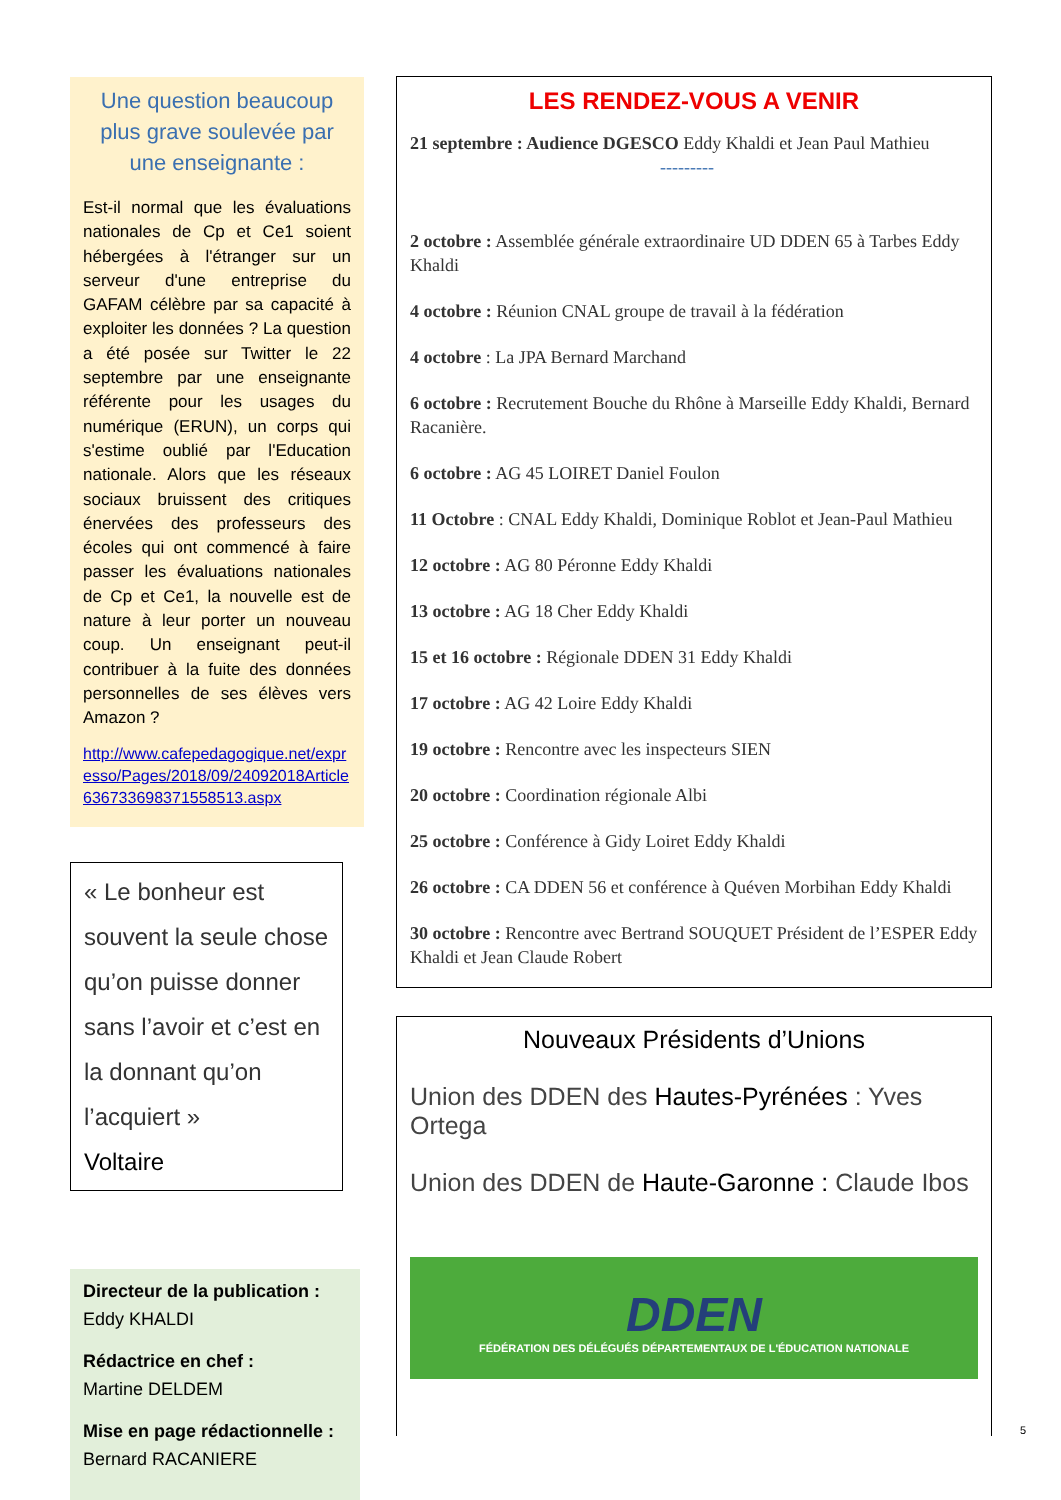Une question beaucoup plus grave soulevée par une enseignante :
Est-il normal que les évaluations nationales de Cp et Ce1 soient hébergées à l'étranger sur un serveur d'une entreprise du GAFAM célèbre par sa capacité à exploiter les données ? La question a été posée sur Twitter le 22 septembre par une enseignante référente pour les usages du numérique (ERUN), un corps qui s'estime oublié par l'Education nationale. Alors que les réseaux sociaux bruissent des critiques énervées des professeurs des écoles qui ont commencé à faire passer les évaluations nationales de Cp et Ce1, la nouvelle est de nature à leur porter un nouveau coup. Un enseignant peut-il contribuer à la fuite des données personnelles de ses élèves vers Amazon ?
http://www.cafepedagogique.net/expresso/Pages/2018/09/24092018Article636733698371558513.aspx
« Le bonheur est souvent la seule chose qu’on puisse donner sans l’avoir et c’est en la donnant qu’on l’acquiert »
Voltaire
Directeur de la publication :
Eddy KHALDI
Rédactrice en chef :
Martine DELDEM
Mise en page rédactionnelle :
Bernard RACANIERE
LES RENDEZ-VOUS A VENIR
21 septembre : Audience DGESCO Eddy Khaldi et Jean Paul Mathieu
---------
2 octobre : Assemblée générale extraordinaire UD DDEN 65 à Tarbes Eddy Khaldi
4 octobre : Réunion CNAL groupe de travail à la fédération
4 octobre : La JPA Bernard Marchand
6 octobre : Recrutement Bouche du Rhône à Marseille Eddy Khaldi, Bernard Racanière.
6 octobre : AG 45 LOIRET Daniel Foulon
11 Octobre : CNAL Eddy Khaldi, Dominique Roblot et Jean-Paul Mathieu
12 octobre : AG 80 Péronne Eddy Khaldi
13 octobre : AG 18 Cher Eddy Khaldi
15 et 16 octobre : Régionale DDEN 31 Eddy Khaldi
17 octobre : AG 42 Loire Eddy Khaldi
19 octobre : Rencontre avec les inspecteurs SIEN
20 octobre : Coordination régionale Albi
25 octobre : Conférence à Gidy Loiret Eddy Khaldi
26 octobre : CA DDEN 56 et conférence à Quéven Morbihan Eddy Khaldi
30 octobre : Rencontre avec Bertrand SOUQUET Président de l’ESPER Eddy Khaldi et Jean Claude Robert
Nouveaux Présidents d’Unions
Union des DDEN des Hautes-Pyrénées : Yves Ortega
Union des DDEN de Haute-Garonne : Claude Ibos
DDEN
FÉDÉRATION DES DÉLÉGUÉS DÉPARTEMENTAUX DE L'ÉDUCATION NATIONALE
5